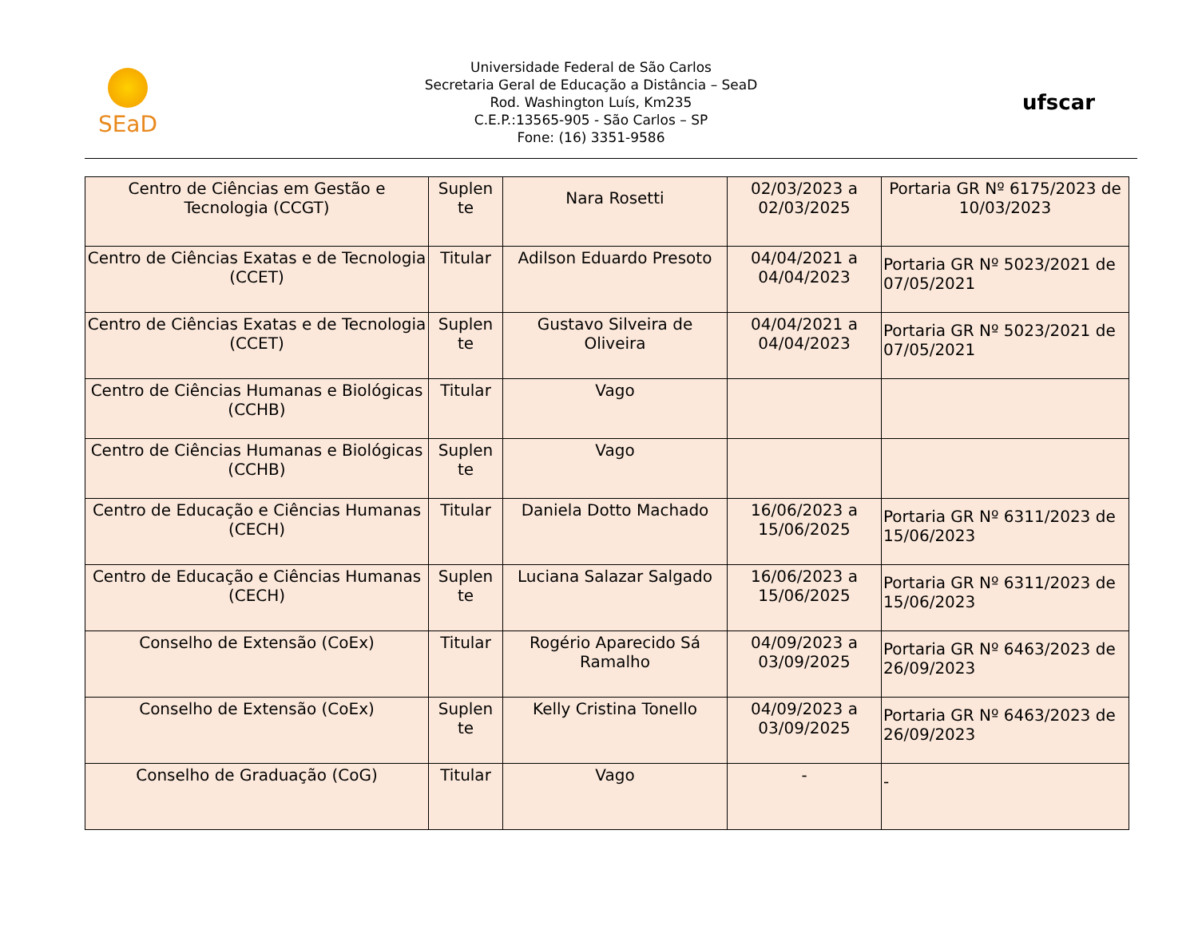SEaD
Universidade Federal de São Carlos
Secretaria Geral de Educação a Distância – SeaD
Rod. Washington Luís, Km235
C.E.P.:13565-905 - São Carlos – SP
Fone: (16) 3351-9586
ufscar
| Centro de Ciências em Gestão e Tecnologia (CCGT) | Suplen te | Nara Rosetti | 02/03/2023 a 02/03/2025 | Portaria GR Nº 6175/2023 de 10/03/2023 |
| Centro de Ciências Exatas e de Tecnologia (CCET) | Titular | Adilson Eduardo Presoto | 04/04/2021 a 04/04/2023 | Portaria GR Nº 5023/2021 de 07/05/2021 |
| Centro de Ciências Exatas e de Tecnologia (CCET) | Suplen te | Gustavo Silveira de Oliveira | 04/04/2021 a 04/04/2023 | Portaria GR Nº 5023/2021 de 07/05/2021 |
| Centro de Ciências Humanas e Biológicas (CCHB) | Titular | Vago | | |
| Centro de Ciências Humanas e Biológicas (CCHB) | Suplen te | Vago | | |
| Centro de Educação e Ciências Humanas (CECH) | Titular | Daniela Dotto Machado | 16/06/2023 a 15/06/2025 | Portaria GR Nº 6311/2023 de 15/06/2023 |
| Centro de Educação e Ciências Humanas (CECH) | Suplen te | Luciana Salazar Salgado | 16/06/2023 a 15/06/2025 | Portaria GR Nº 6311/2023 de 15/06/2023 |
| Conselho de Extensão (CoEx) | Titular | Rogério Aparecido Sá Ramalho | 04/09/2023 a 03/09/2025 | Portaria GR Nº 6463/2023 de 26/09/2023 |
| Conselho de Extensão (CoEx) | Suplen te | Kelly Cristina Tonello | 04/09/2023 a 03/09/2025 | Portaria GR Nº 6463/2023 de 26/09/2023 |
| Conselho de Graduação (CoG) | Titular | Vago | - | - |